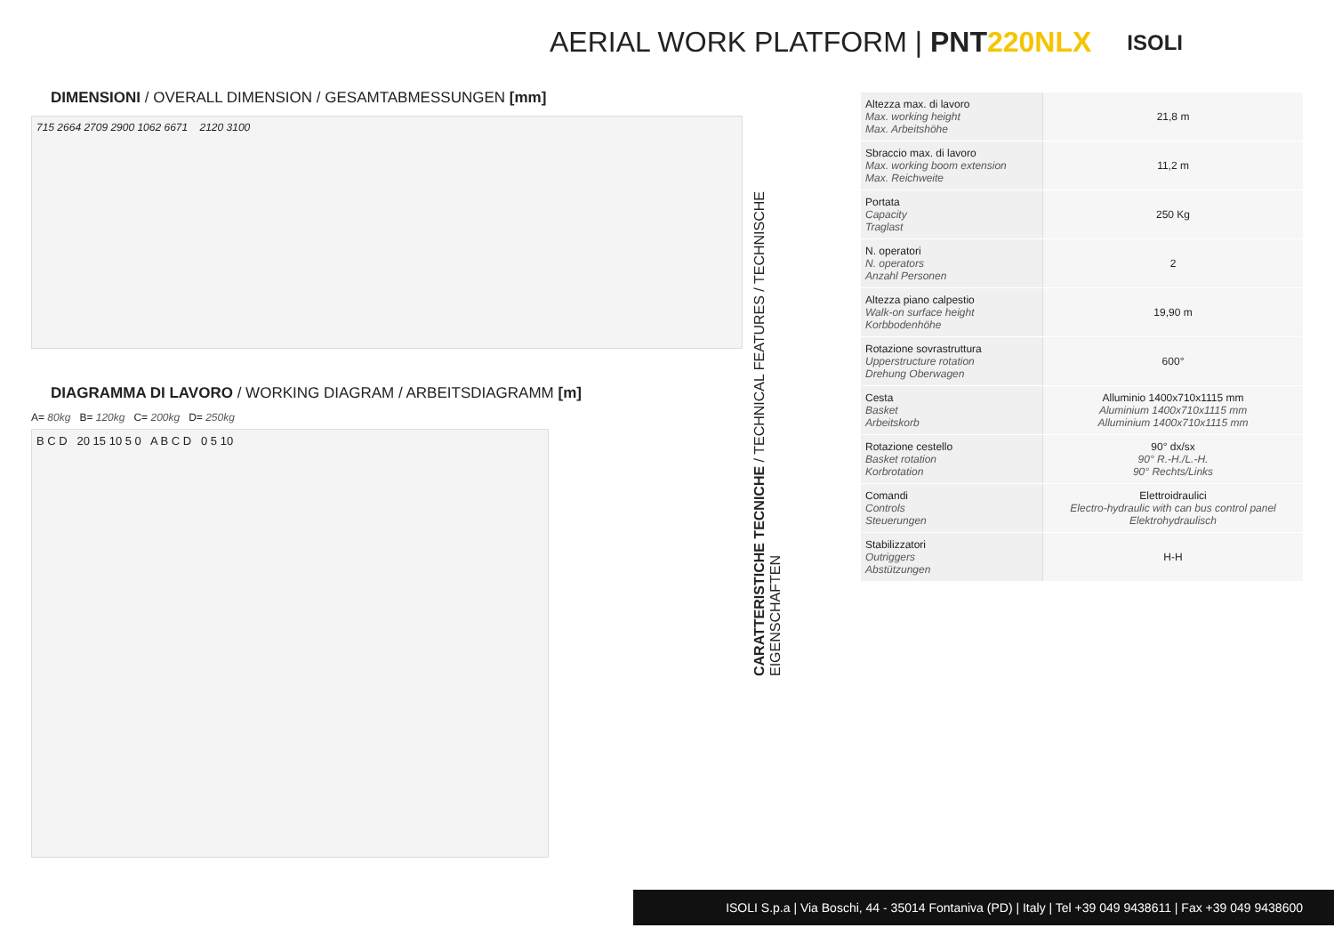AERIAL WORK PLATFORM | PNT220NLX
ISOLI
DIMENSIONI / OVERALL DIMENSION / GESAMTABMESSUNGEN [mm]
715 2664 2709 2900 1062 6671 2120 3100
DIAGRAMMA DI LAVORO / WORKING DIAGRAM / ARBEITSDIAGRAMM [m]
A= 80kg B= 120kg C= 200kg D= 250kg
B C D 20 15 10 5 0 A B C D 0 5 10
CARATTERISTICHE TECNICHE / TECHNICAL FEATURES / TECHNISCHE EIGENSCHAFTEN
| Altezza max. di lavoro Max. working height Max. Arbeitshöhe | 21,8 m |
| Sbraccio max. di lavoro Max. working boom extension Max. Reichweite | 11,2 m |
| Portata Capacity Traglast | 250 Kg |
| N. operatori N. operators Anzahl Personen | 2 |
| Altezza piano calpestio Walk-on surface height Korbbodenhöhe | 19,90 m |
| Rotazione sovrastruttura Upperstructure rotation Drehung Oberwagen | 600° |
| Cesta Basket Arbeitskorb | Alluminio 1400x710x1115 mm Aluminium 1400x710x1115 mm Alluminium 1400x710x1115 mm |
| Rotazione cestello Basket rotation Korbrotation | 90° dx/sx 90° R.-H./L.-H. 90° Rechts/Links |
| Comandi Controls Steuerungen | Elettroidraulici Electro-hydraulic with can bus control panel Elektrohydraulisch |
| Stabilizzatori Outriggers Abstützungen | H-H |
ISOLI S.p.a | Via Boschi, 44 - 35014 Fontaniva (PD) | Italy | Tel +39 049 9438611 | Fax +39 049 9438600